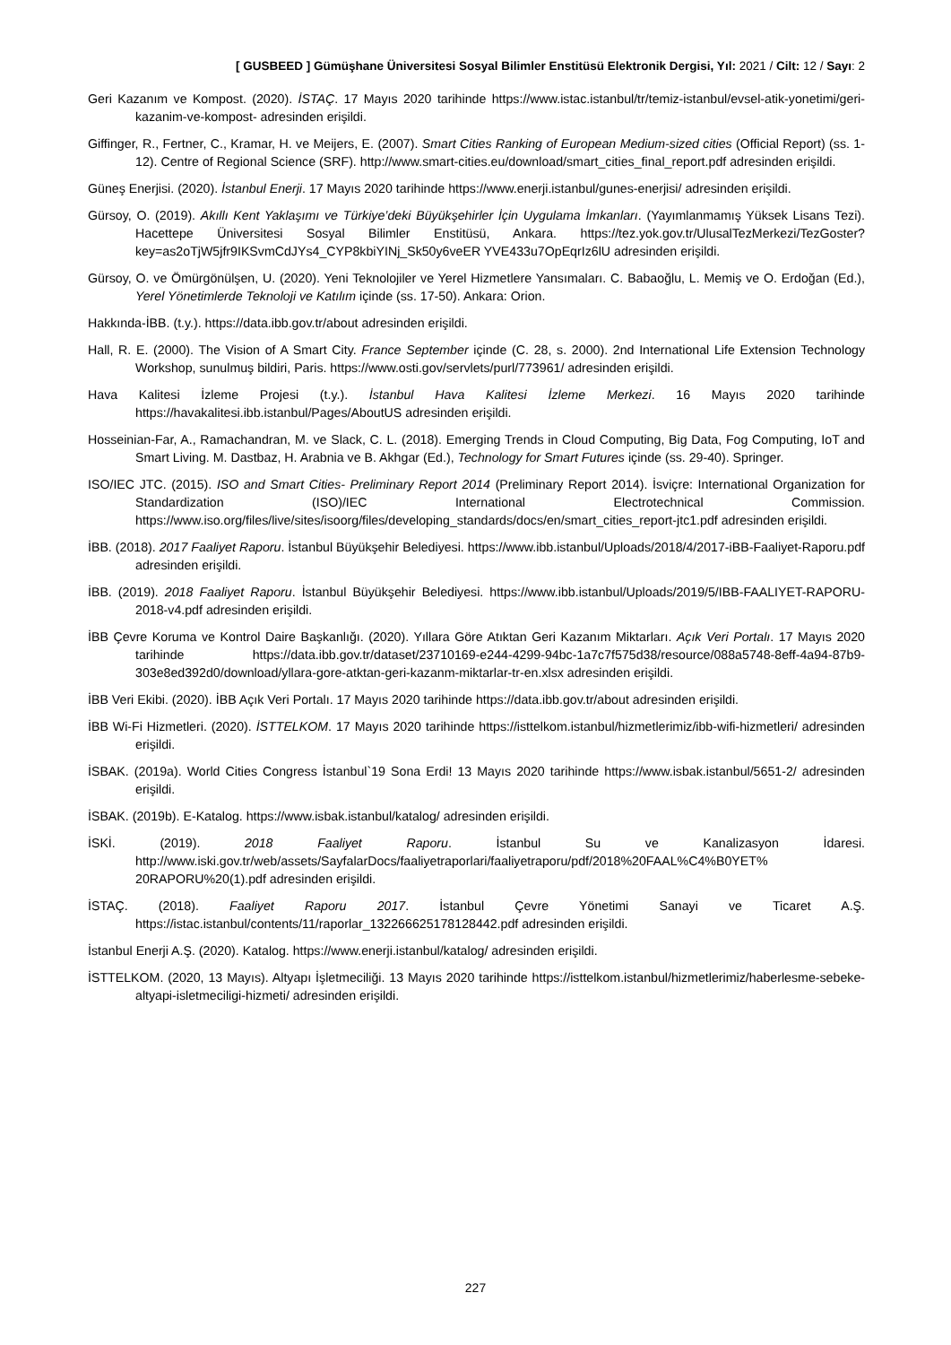[ GUSBEED ] Gümüşhane Üniversitesi Sosyal Bilimler Enstitüsü Elektronik Dergisi, Yıl: 2021 / Cilt: 12 / Sayı: 2
Geri Kazanım ve Kompost. (2020). İSTAÇ. 17 Mayıs 2020 tarihinde https://www.istac.istanbul/tr/temiz-istanbul/evsel-atik-yonetimi/geri-kazanim-ve-kompost- adresinden erişildi.
Giffinger, R., Fertner, C., Kramar, H. ve Meijers, E. (2007). Smart Cities Ranking of European Medium-sized cities (Official Report) (ss. 1-12). Centre of Regional Science (SRF). http://www.smart-cities.eu/download/smart_cities_final_report.pdf adresinden erişildi.
Güneş Enerjisi. (2020). İstanbul Enerji. 17 Mayıs 2020 tarihinde https://www.enerji.istanbul/gunes-enerjisi/ adresinden erişildi.
Gürsoy, O. (2019). Akıllı Kent Yaklaşımı ve Türkiye’deki Büyükşehirler İçin Uygulama İmkanları. (Yayımlanmamış Yüksek Lisans Tezi). Hacettepe Üniversitesi Sosyal Bilimler Enstitüsü, Ankara. https://tez.yok.gov.tr/UlusalTezMerkezi/TezGoster?key=as2oTjW5jfr9IKSvmCdJYs4_CYP8kbiYINj_Sk50y6veER YVE433u7OpEqrIz6lU adresinden erişildi.
Gürsoy, O. ve Ömürgönülşen, U. (2020). Yeni Teknolojiler ve Yerel Hizmetlere Yansımaları. C. Babaoğlu, L. Memiş ve O. Erdoğan (Ed.), Yerel Yönetimlerde Teknoloji ve Katılım içinde (ss. 17-50). Ankara: Orion.
Hakkında-İBB. (t.y.). https://data.ibb.gov.tr/about adresinden erişildi.
Hall, R. E. (2000). The Vision of A Smart City. France September içinde (C. 28, s. 2000). 2nd International Life Extension Technology Workshop, sunulmuş bildiri, Paris. https://www.osti.gov/servlets/purl/773961/ adresinden erişildi.
Hava Kalitesi İzleme Projesi (t.y.). İstanbul Hava Kalitesi İzleme Merkezi. 16 Mayıs 2020 tarihinde https://havakalitesi.ibb.istanbul/Pages/AboutUS adresinden erişildi.
Hosseinian-Far, A., Ramachandran, M. ve Slack, C. L. (2018). Emerging Trends in Cloud Computing, Big Data, Fog Computing, IoT and Smart Living. M. Dastbaz, H. Arabnia ve B. Akhgar (Ed.), Technology for Smart Futures içinde (ss. 29-40). Springer.
ISO/IEC JTC. (2015). ISO and Smart Cities- Preliminary Report 2014 (Preliminary Report 2014). İsviçre: International Organization for Standardization (ISO)/IEC International Electrotechnical Commission. https://www.iso.org/files/live/sites/isoorg/files/developing_standards/docs/en/smart_cities_report-jtc1.pdf adresinden erişildi.
İBB. (2018). 2017 Faaliyet Raporu. İstanbul Büyükşehir Belediyesi. https://www.ibb.istanbul/Uploads/2018/4/2017-iBB-Faaliyet-Raporu.pdf adresinden erişildi.
İBB. (2019). 2018 Faaliyet Raporu. İstanbul Büyükşehir Belediyesi. https://www.ibb.istanbul/Uploads/2019/5/IBB-FAALIYET-RAPORU-2018-v4.pdf adresinden erişildi.
İBB Çevre Koruma ve Kontrol Daire Başkanlığı. (2020). Yıllara Göre Atıktan Geri Kazanım Miktarları. Açık Veri Portalı. 17 Mayıs 2020 tarihinde https://data.ibb.gov.tr/dataset/23710169-e244-4299-94bc-1a7c7f575d38/resource/088a5748-8eff-4a94-87b9-303e8ed392d0/download/yllara-gore-atktan-geri-kazanm-miktarlar-tr-en.xlsx adresinden erişildi.
İBB Veri Ekibi. (2020). İBB Açık Veri Portalı. 17 Mayıs 2020 tarihinde https://data.ibb.gov.tr/about adresinden erişildi.
İBB Wi-Fi Hizmetleri. (2020). İSTTELKOM. 17 Mayıs 2020 tarihinde https://isttelkom.istanbul/hizmetlerimiz/ibb-wifi-hizmetleri/ adresinden erişildi.
İSBAK. (2019a). World Cities Congress İstanbul`19 Sona Erdi! 13 Mayıs 2020 tarihinde https://www.isbak.istanbul/5651-2/ adresinden erişildi.
İSBAK. (2019b). E-Katalog. https://www.isbak.istanbul/katalog/ adresinden erişildi.
İSKİ. (2019). 2018 Faaliyet Raporu. İstanbul Su ve Kanalizasyon İdaresi. http://www.iski.gov.tr/web/assets/SayfalarDocs/faaliyetraporlari/faaliyetraporu/pdf/2018%20FAAL%C4%B0YET% 20RAPORU%20(1).pdf adresinden erişildi.
İSTAÇ. (2018). Faaliyet Raporu 2017. İstanbul Çevre Yönetimi Sanayi ve Ticaret A.Ş. https://istac.istanbul/contents/11/raporlar_132266625178128442.pdf adresinden erişildi.
İstanbul Enerji A.Ş. (2020). Katalog. https://www.enerji.istanbul/katalog/ adresinden erişildi.
İSTTELKOM. (2020, 13 Mayıs). Altyapı İşletmeciliği. 13 Mayıs 2020 tarihinde https://isttelkom.istanbul/hizmetlerimiz/haberlesme-sebeke-altyapi-isletmeciligi-hizmeti/ adresinden erişildi.
227